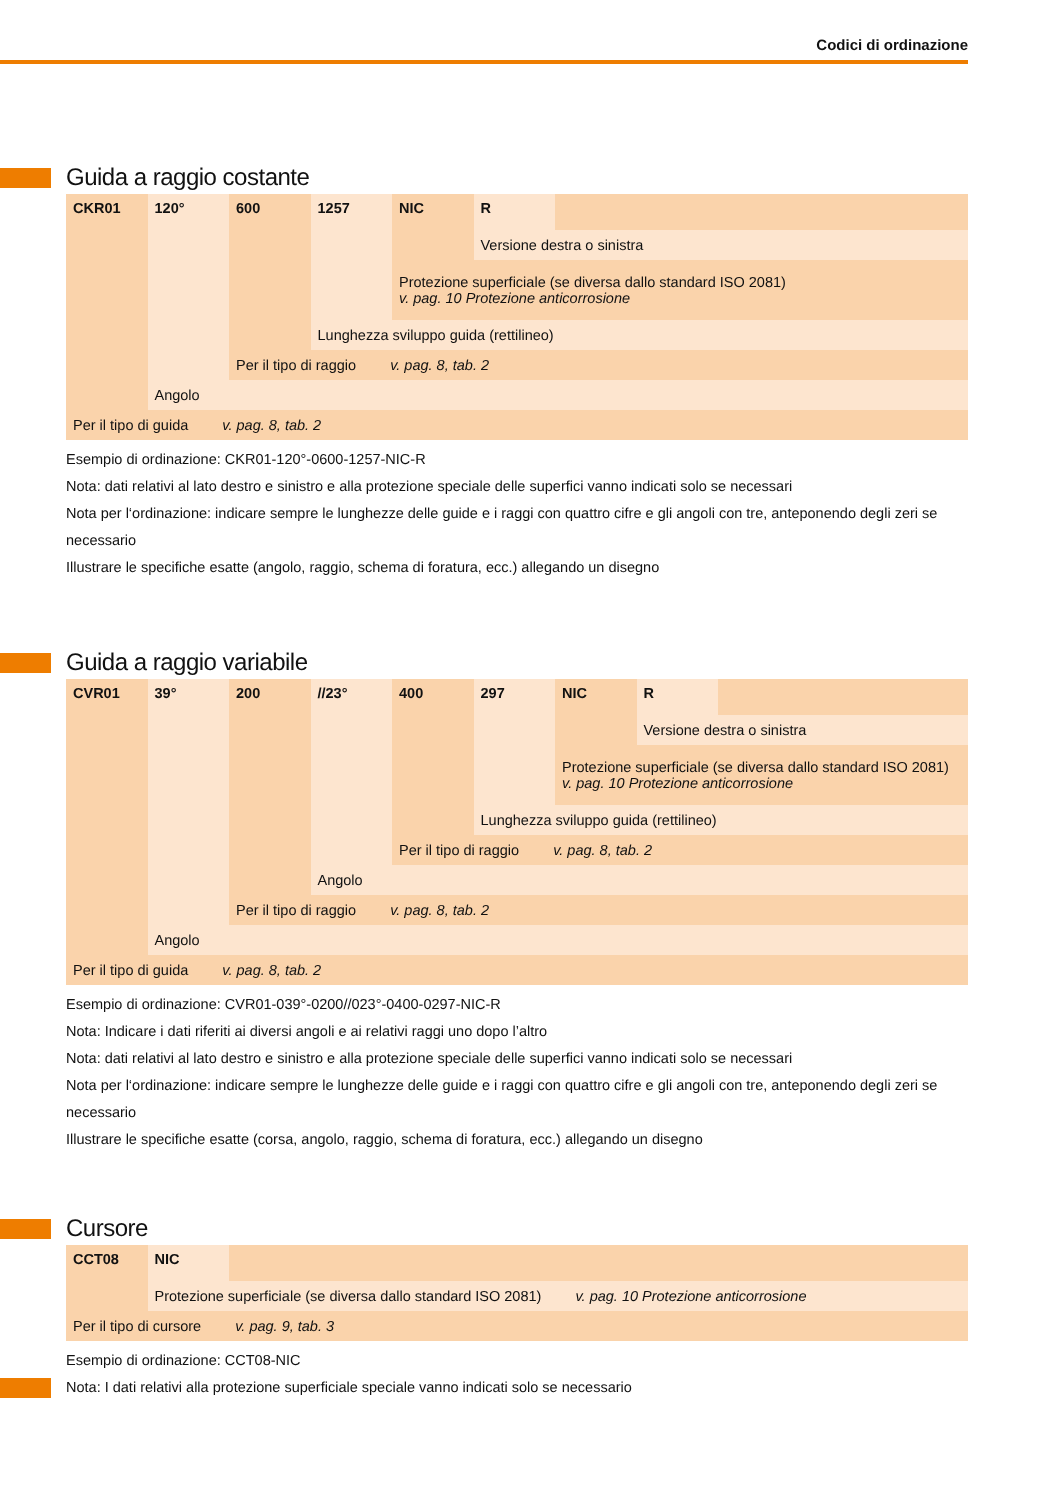Codici di ordinazione
Guida a raggio costante
| CKR01 | 120° | 600 | 1257 | NIC | R | |
| | | | | | Versione destra o sinistra | |
| | | | | Protezione superficiale (se diversa dallo standard ISO 2081) v. pag. 10 Protezione anticorrosione | | |
| | | | Lunghezza sviluppo guida (rettilineo) | | | |
| | | Per il tipo di raggio v. pag. 8, tab. 2 | | | | |
| | Angolo | | | | | |
| Per il tipo di guida v. pag. 8, tab. 2 | | | | | | |
Esempio di ordinazione: CKR01-120°-0600-1257-NIC-R
Nota: dati relativi al lato destro e sinistro e alla protezione speciale delle superfici vanno indicati solo se necessari
Nota per l‘ordinazione: indicare sempre le lunghezze delle guide e i raggi con quattro cifre e gli angoli con tre, anteponendo degli zeri se necessario
Illustrare le specifiche esatte (angolo, raggio, schema di foratura, ecc.) allegando un disegno
Guida a raggio variabile
| CVR01 | 39° | 200 | //23° | 400 | 297 | NIC | R | |
| | | | | | | | Versione destra o sinistra | |
| | | | | | | Protezione superficiale (se diversa dallo standard ISO 2081) v. pag. 10 Protezione anticorrosione | | |
| | | | | | Lunghezza sviluppo guida (rettilineo) | | | |
| | | | | Per il tipo di raggio v. pag. 8, tab. 2 | | | | |
| | | | Angolo | | | | | |
| | | Per il tipo di raggio v. pag. 8, tab. 2 | | | | | | |
| | Angolo | | | | | | | |
| Per il tipo di guida v. pag. 8, tab. 2 | | | | | | | | |
Esempio di ordinazione: CVR01-039°-0200//023°-0400-0297-NIC-R
Nota: Indicare i dati riferiti ai diversi angoli e ai relativi raggi uno dopo l’altro
Nota: dati relativi al lato destro e sinistro e alla protezione speciale delle superfici vanno indicati solo se necessari
Nota per l‘ordinazione: indicare sempre le lunghezze delle guide e i raggi con quattro cifre e gli angoli con tre, anteponendo degli zeri se necessario
Illustrare le specifiche esatte (corsa, angolo, raggio, schema di foratura, ecc.) allegando un disegno
Cursore
| CCT08 | NIC | |
| | Protezione superficiale (se diversa dallo standard ISO 2081) v. pag. 10 Protezione anticorrosione | |
| Per il tipo di cursore v. pag. 9, tab. 3 | | |
Esempio di ordinazione: CCT08-NIC
Nota: I dati relativi alla protezione superficiale speciale vanno indicati solo se necessario